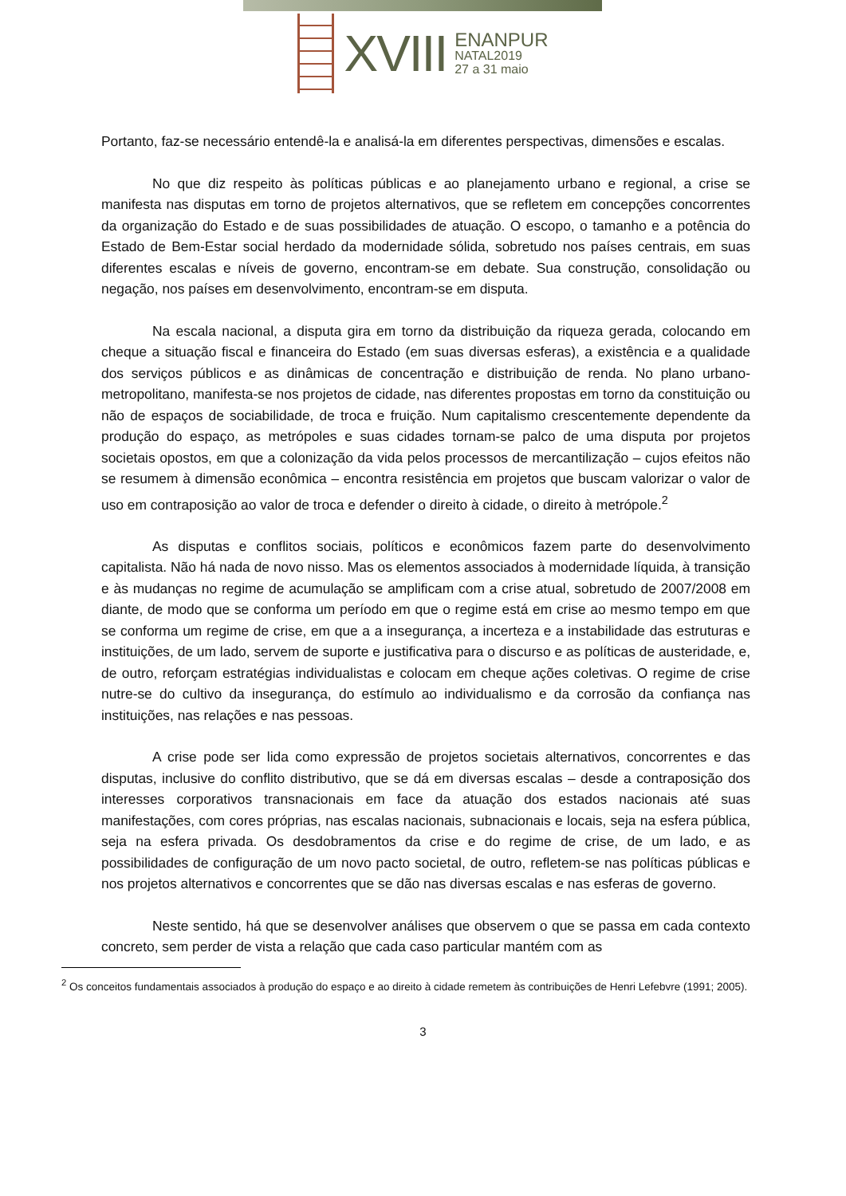XVIII
ENANPUR
NATAL2019
27 a 31 maio
Portanto, faz-se necessário entendê-la e analisá-la em diferentes perspectivas, dimensões e escalas.
No que diz respeito às políticas públicas e ao planejamento urbano e regional, a crise se manifesta nas disputas em torno de projetos alternativos, que se refletem em concepções concorrentes da organização do Estado e de suas possibilidades de atuação. O escopo, o tamanho e a potência do Estado de Bem-Estar social herdado da modernidade sólida, sobretudo nos países centrais, em suas diferentes escalas e níveis de governo, encontram-se em debate. Sua construção, consolidação ou negação, nos países em desenvolvimento, encontram-se em disputa.
Na escala nacional, a disputa gira em torno da distribuição da riqueza gerada, colocando em cheque a situação fiscal e financeira do Estado (em suas diversas esferas), a existência e a qualidade dos serviços públicos e as dinâmicas de concentração e distribuição de renda. No plano urbano-metropolitano, manifesta-se nos projetos de cidade, nas diferentes propostas em torno da constituição ou não de espaços de sociabilidade, de troca e fruição. Num capitalismo crescentemente dependente da produção do espaço, as metrópoles e suas cidades tornam-se palco de uma disputa por projetos societais opostos, em que a colonização da vida pelos processos de mercantilização – cujos efeitos não se resumem à dimensão econômica – encontra resistência em projetos que buscam valorizar o valor de uso em contraposição ao valor de troca e defender o direito à cidade, o direito à metrópole.<sup>2</sup>
As disputas e conflitos sociais, políticos e econômicos fazem parte do desenvolvimento capitalista. Não há nada de novo nisso. Mas os elementos associados à modernidade líquida, à transição e às mudanças no regime de acumulação se amplificam com a crise atual, sobretudo de 2007/2008 em diante, de modo que se conforma um período em que o regime está em crise ao mesmo tempo em que se conforma um regime de crise, em que a a insegurança, a incerteza e a instabilidade das estruturas e instituições, de um lado, servem de suporte e justificativa para o discurso e as políticas de austeridade, e, de outro, reforçam estratégias individualistas e colocam em cheque ações coletivas. O regime de crise nutre-se do cultivo da insegurança, do estímulo ao individualismo e da corrosão da confiança nas instituições, nas relações e nas pessoas.
A crise pode ser lida como expressão de projetos societais alternativos, concorrentes e das disputas, inclusive do conflito distributivo, que se dá em diversas escalas – desde a contraposição dos interesses corporativos transnacionais em face da atuação dos estados nacionais até suas manifestações, com cores próprias, nas escalas nacionais, subnacionais e locais, seja na esfera pública, seja na esfera privada. Os desdobramentos da crise e do regime de crise, de um lado, e as possibilidades de configuração de um novo pacto societal, de outro, refletem-se nas políticas públicas e nos projetos alternativos e concorrentes que se dão nas diversas escalas e nas esferas de governo.
Neste sentido, há que se desenvolver análises que observem o que se passa em cada contexto concreto, sem perder de vista a relação que cada caso particular mantém com as
<sup>2</sup> Os conceitos fundamentais associados à produção do espaço e ao direito à cidade remetem às contribuições de Henri Lefebvre (1991; 2005).
3